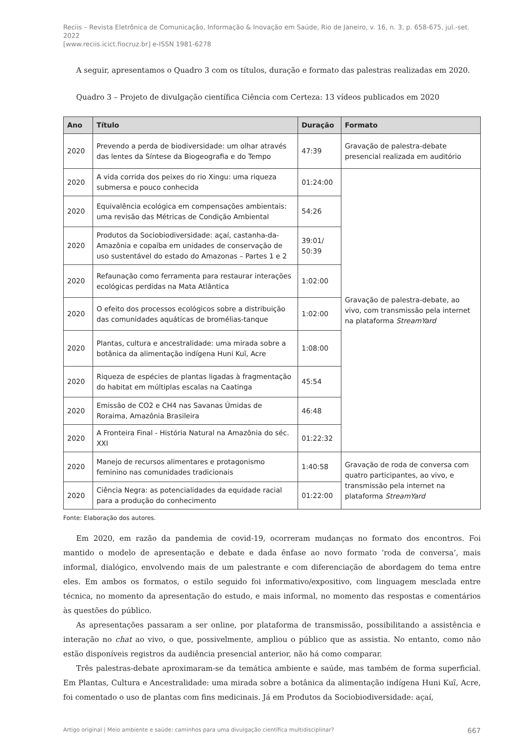Reciis – Revista Eletrônica de Comunicação, Informação & Inovação em Saúde, Rio de Janeiro, v. 16, n. 3, p. 658-675, jul.-set. 2022
[www.reciis.icict.fiocruz.br] e-ISSN 1981-6278
A seguir, apresentamos o Quadro 3 com os títulos, duração e formato das palestras realizadas em 2020.
Quadro 3 – Projeto de divulgação científica Ciência com Certeza: 13 vídeos publicados em 2020
| Ano | Título | Duração | Formato |
| --- | --- | --- | --- |
| 2020 | Prevendo a perda de biodiversidade: um olhar através das lentes da Síntese da Biogeografia e do Tempo | 47:39 | Gravação de palestra-debate presencial realizada em auditório |
| 2020 | A vida corrida dos peixes do rio Xingu: uma riqueza submersa e pouco conhecida | 01:24:00 | Gravação de palestra-debate, ao vivo, com transmissão pela internet na plataforma StreamYard |
| 2020 | Equivalência ecológica em compensações ambientais: uma revisão das Métricas de Condição Ambiental | 54:26 | |
| 2020 | Produtos da Sociobiodiversidade: açaí, castanha-da-Amazônia e copaíba em unidades de conservação de uso sustentável do estado do Amazonas – Partes 1 e 2 | 39:01/ 50:39 | |
| 2020 | Refaunação como ferramenta para restaurar interações ecológicas perdidas na Mata Atlântica | 1:02:00 | |
| 2020 | O efeito dos processos ecológicos sobre a distribuição das comunidades aquáticas de bromélias-tanque | 1:02:00 | |
| 2020 | Plantas, cultura e ancestralidade: uma mirada sobre a botânica da alimentação indígena Huni Kuĩ, Acre | 1:08:00 | |
| 2020 | Riqueza de espécies de plantas ligadas à fragmentação do habitat em múltiplas escalas na Caatinga | 45:54 | |
| 2020 | Emissão de CO2 e CH4 nas Savanas Úmidas de Roraima, Amazônia Brasileira | 46:48 | |
| 2020 | A Fronteira Final - História Natural na Amazônia do séc. XXI | 01:22:32 | |
| 2020 | Manejo de recursos alimentares e protagonismo feminino nas comunidades tradicionais | 1:40:58 | Gravação de roda de conversa com quatro participantes, ao vivo, e transmissão pela internet na plataforma StreamYard |
| 2020 | Ciência Negra: as potencialidades da equidade racial para a produção do conhecimento | 01:22:00 | |
Fonte: Elaboração dos autores.
Em 2020, em razão da pandemia de covid-19, ocorreram mudanças no formato dos encontros. Foi mantido o modelo de apresentação e debate e dada ênfase ao novo formato ‘roda de conversa’, mais informal, dialógico, envolvendo mais de um palestrante e com diferenciação de abordagem do tema entre eles. Em ambos os formatos, o estilo seguido foi informativo/expositivo, com linguagem mesclada entre técnica, no momento da apresentação do estudo, e mais informal, no momento das respostas e comentários às questões do público.
As apresentações passaram a ser online, por plataforma de transmissão, possibilitando a assistência e interação no chat ao vivo, o que, possivelmente, ampliou o público que as assistia. No entanto, como não estão disponíveis registros da audiência presencial anterior, não há como comparar.
Três palestras-debate aproximaram-se da temática ambiente e saúde, mas também de forma superficial. Em Plantas, Cultura e Ancestralidade: uma mirada sobre a botânica da alimentação indígena Huni Kuĩ, Acre, foi comentado o uso de plantas com fins medicinais. Já em Produtos da Sociobiodiversidade: açaí,
Artigo original | Meio ambiente e saúde: caminhos para uma divulgação científica multidisciplinar? 667